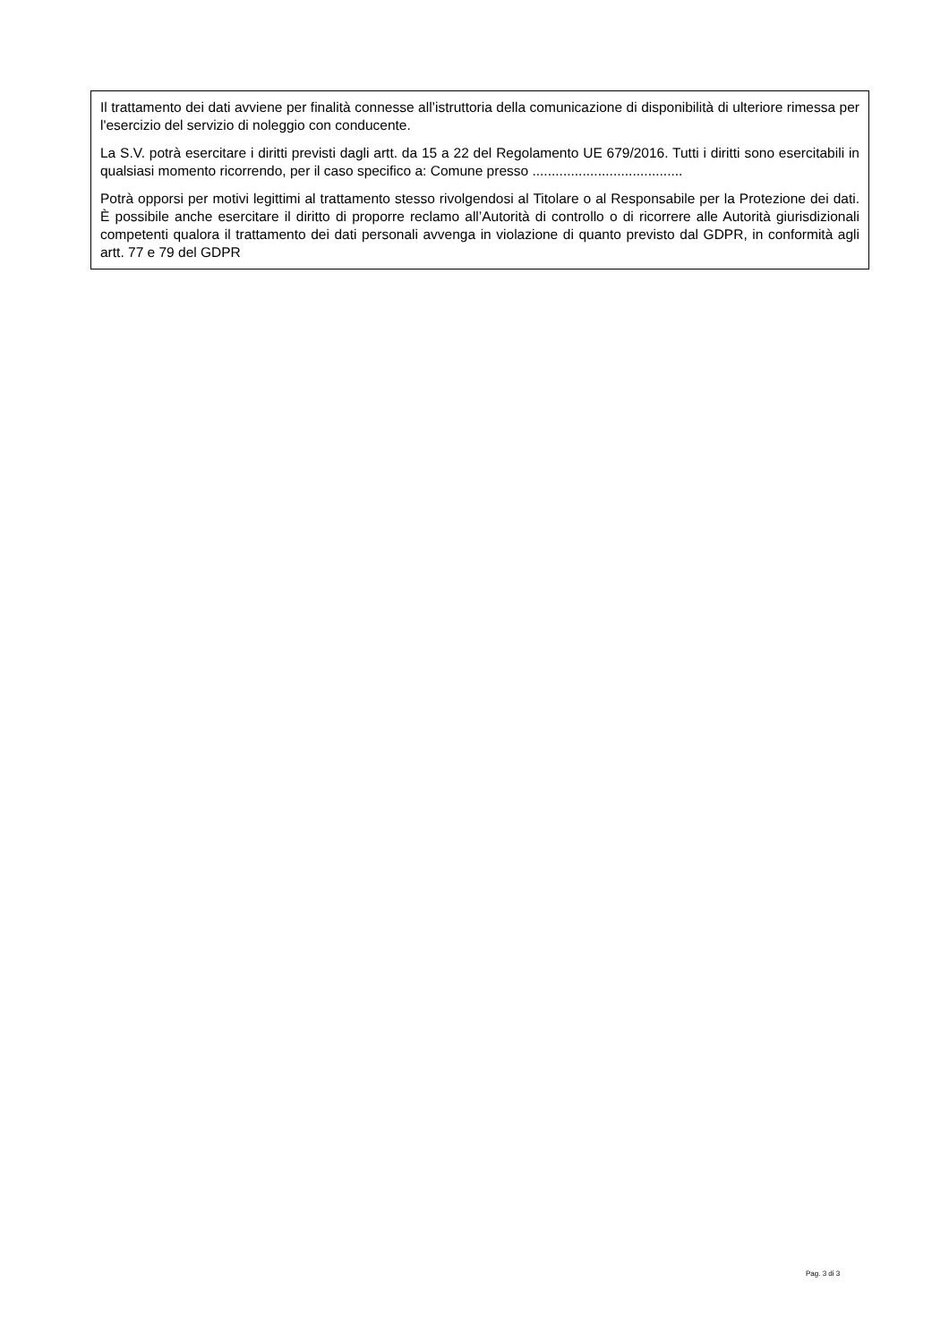Il trattamento dei dati avviene per finalità connesse all’istruttoria della comunicazione di disponibilità di ulteriore rimessa per l'esercizio del servizio di noleggio con conducente.
La S.V. potrà esercitare i diritti previsti dagli artt. da 15 a 22 del Regolamento UE 679/2016. Tutti i diritti sono esercitabili in qualsiasi momento ricorrendo, per il caso specifico a: Comune presso .......................................
Potrà opporsi per motivi legittimi al trattamento stesso rivolgendosi al Titolare o al Responsabile per la Protezione dei dati. È possibile anche esercitare il diritto di proporre reclamo all’Autorità di controllo o di ricorrere alle Autorità giurisdizionali competenti qualora il trattamento dei dati personali avvenga in violazione di quanto previsto dal GDPR, in conformità agli artt. 77 e 79 del GDPR
Pag. 3 di 3